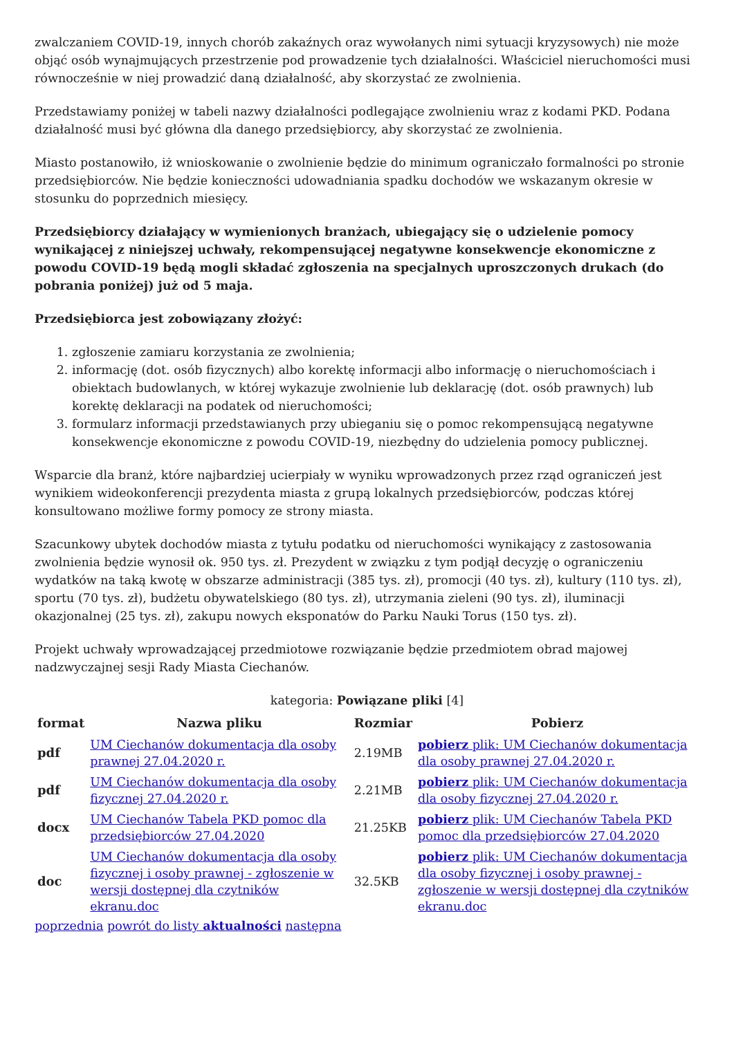zwalczaniem COVID-19, innych chorób zakaźnych oraz wywołanych nimi sytuacji kryzysowych) nie może objąć osób wynajmujących przestrzenie pod prowadzenie tych działalności. Właściciel nieruchomości musi równocześnie w niej prowadzić daną działalność, aby skorzystać ze zwolnienia.
Przedstawiamy poniżej w tabeli nazwy działalności podlegające zwolnieniu wraz z kodami PKD. Podana działalność musi być główna dla danego przedsiębiorcy, aby skorzystać ze zwolnienia.
Miasto postanowiło, iż wnioskowanie o zwolnienie będzie do minimum ograniczało formalności po stronie przedsiębiorców. Nie będzie konieczności udowadniania spadku dochodów we wskazanym okresie w stosunku do poprzednich miesięcy.
Przedsiębiorcy działający w wymienionych branżach, ubiegający się o udzielenie pomocy wynikającej z niniejszej uchwały, rekompensującej negatywne konsekwencje ekonomiczne z powodu COVID-19 będą mogli składać zgłoszenia na specjalnych uproszczonych drukach (do pobrania poniżej) już od 5 maja.
Przedsiębiorca jest zobowiązany złożyć:
1. zgłoszenie zamiaru korzystania ze zwolnienia;
2. informację (dot. osób fizycznych) albo korektę informacji albo informację o nieruchomościach i obiektach budowlanych, w której wykazuje zwolnienie lub deklarację (dot. osób prawnych) lub korektę deklaracji na podatek od nieruchomości;
3. formularz informacji przedstawianych przy ubieganiu się o pomoc rekompensującą negatywne konsekwencje ekonomiczne z powodu COVID-19, niezbędny do udzielenia pomocy publicznej.
Wsparcie dla branż, które najbardziej ucierpiały w wyniku wprowadzonych przez rząd ograniczeń jest wynikiem wideokonferencji prezydenta miasta z grupą lokalnych przedsiębiorców, podczas której konsultowano możliwe formy pomocy ze strony miasta.
Szacunkowy ubytek dochodów miasta z tytułu podatku od nieruchomości wynikający z zastosowania zwolnienia będzie wynosił ok. 950 tys. zł. Prezydent w związku z tym podjął decyzję o ograniczeniu wydatków na taką kwotę w obszarze administracji (385 tys. zł), promocji (40 tys. zł), kultury (110 tys. zł), sportu (70 tys. zł), budżetu obywatelskiego (80 tys. zł), utrzymania zieleni (90 tys. zł), iluminacji okazjonalnej (25 tys. zł), zakupu nowych eksponatów do Parku Nauki Torus (150 tys. zł).
Projekt uchwały wprowadzającej przedmiotowe rozwiązanie będzie przedmiotem obrad majowej nadzwyczajnej sesji Rady Miasta Ciechanów.
kategoria: Powiązane pliki [4]
| format | Nazwa pliku | Rozmiar | Pobierz |
| --- | --- | --- | --- |
| pdf | UM Ciechanów dokumentacja dla osoby prawnej 27.04.2020 r. | 2.19MB | pobierz plik: UM Ciechanów dokumentacja dla osoby prawnej 27.04.2020 r. |
| pdf | UM Ciechanów dokumentacja dla osoby fizycznej 27.04.2020 r. | 2.21MB | pobierz plik: UM Ciechanów dokumentacja dla osoby fizycznej 27.04.2020 r. |
| docx | UM Ciechanów Tabela PKD pomoc dla przedsiębiorców 27.04.2020 | 21.25KB | pobierz plik: UM Ciechanów Tabela PKD pomoc dla przedsiębiorców 27.04.2020 |
| doc | UM Ciechanów dokumentacja dla osoby fizycznej i osoby prawnej - zgłoszenie w wersji dostępnej dla czytników ekranu.doc | 32.5KB | pobierz plik: UM Ciechanów dokumentacja dla osoby fizycznej i osoby prawnej - zgłoszenie w wersji dostępnej dla czytników ekranu.doc |
poprzednia powrót do listy aktualności następna